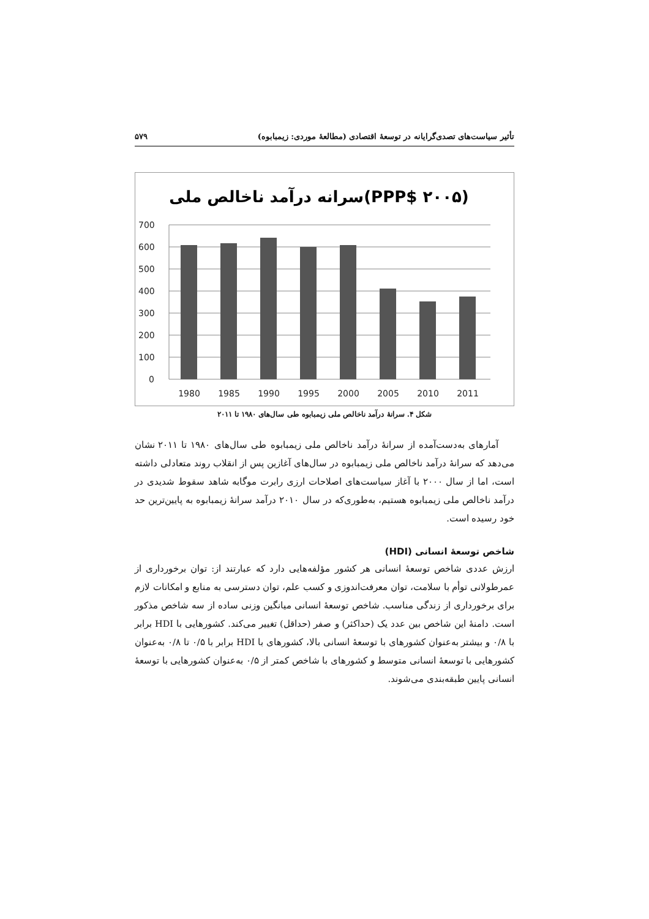تأثیر سیاست‌های تصدی‌گرایانه در توسعهٔ اقتصادی (مطالعهٔ موردی: زیمبابوه) ۵۷۹
سرانه درآمد ناخالص ملی(PPP$ ۲۰۰۵)
700
600
500
400
300
200
100
0
1980
1985
1990
1995
2000
2005
2010
2011
شکل ۴. سرانهٔ درآمد ناخالص ملی زیمبابوه طی سال‌های ۱۹۸۰ تا ۲۰۱۱
آمارهای به‌دست‌آمده از سرانهٔ درآمد ناخالص ملی زیمبابوه طی سال‌های ۱۹۸۰ تا ۲۰۱۱ نشان می‌دهد که سرانهٔ درآمد ناخالص ملی زیمبابوه در سال‌های آغازین پس از انقلاب روند متعادلی داشته است، اما از سال ۲۰۰۰ با آغاز سیاست‌های اصلاحات ارزی رابرت موگابه شاهد سقوط شدیدی در درآمد ناخالص ملی زیمبابوه هستیم، به‌طوری‌که در سال ۲۰۱۰ درآمد سرانهٔ زیمبابوه به پایین‌ترین حد خود رسیده است.
شاخص توسعهٔ انسانی (HDI)
ارزش عددی شاخص توسعهٔ انسانی هر کشور مؤلفه‌هایی دارد که عبارتند از: توان برخورداری از عمرطولانی توأم با سلامت، توان معرفت‌اندوزی و کسب علم، توان دسترسی به منابع و امکانات لازم برای برخورداری از زندگی مناسب. شاخص توسعهٔ انسانی میانگین وزنی ساده از سه شاخص مذکور است. دامنهٔ این شاخص بین عدد یک (حداکثر) و صفر (حداقل) تغییر می‌کند. کشورهایی با HDI برابر با ۰/۸ و بیشتر به‌عنوان کشورهای با توسعهٔ انسانی بالا، کشورهای با HDI برابر با ۰/۵ تا ۰/۸ به‌عنوان کشورهایی با توسعهٔ انسانی متوسط و کشورهای با شاخص کمتر از ۰/۵ به‌عنوان کشورهایی با توسعهٔ انسانی پایین طبقه‌بندی می‌شوند.